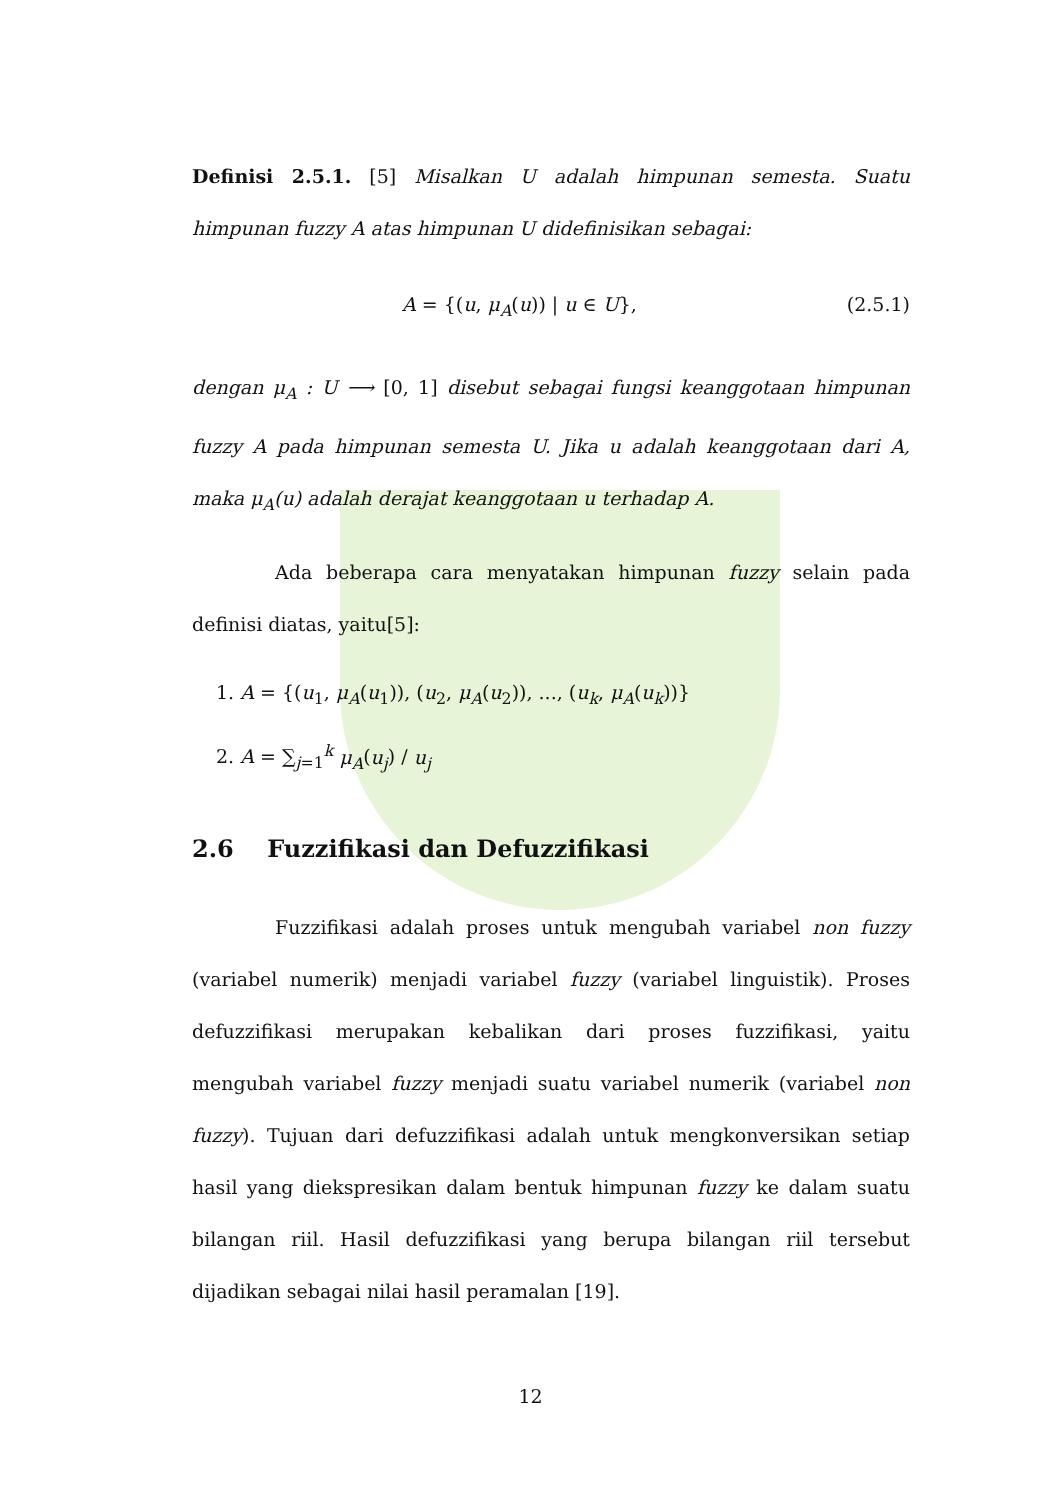Definisi 2.5.1. [5] Misalkan U adalah himpunan semesta. Suatu himpunan fuzzy A atas himpunan U didefinisikan sebagai:
A = {(u, μ<sub>A</sub>(u)) | u ∈ U}, (2.5.1)
dengan μ<sub>A</sub> : U ⟶ [0, 1] disebut sebagai fungsi keanggotaan himpunan fuzzy A pada himpunan semesta U. Jika u adalah keanggotaan dari A, maka μ<sub>A</sub>(u) adalah derajat keanggotaan u terhadap A.
Ada beberapa cara menyatakan himpunan fuzzy selain pada definisi diatas, yaitu[5]:
1. A = {(u<sub>1</sub>, μ<sub>A</sub>(u<sub>1</sub>)), (u<sub>2</sub>, μ<sub>A</sub>(u<sub>2</sub>)), ..., (u<sub>k</sub>, μ<sub>A</sub>(u<sub>k</sub>))}
2. A = ∑<sub>j=1</sub><sup>k</sup> μ<sub>A</sub>(u<sub>j</sub>) / u<sub>j</sub>
2.6 Fuzzifikasi dan Defuzzifikasi
Fuzzifikasi adalah proses untuk mengubah variabel non fuzzy (variabel numerik) menjadi variabel fuzzy (variabel linguistik). Proses defuzzifikasi merupakan kebalikan dari proses fuzzifikasi, yaitu mengubah variabel fuzzy menjadi suatu variabel numerik (variabel non fuzzy). Tujuan dari defuzzifikasi adalah untuk mengkonversikan setiap hasil yang diekspresikan dalam bentuk himpunan fuzzy ke dalam suatu bilangan riil. Hasil defuzzifikasi yang berupa bilangan riil tersebut dijadikan sebagai nilai hasil peramalan [19].
12